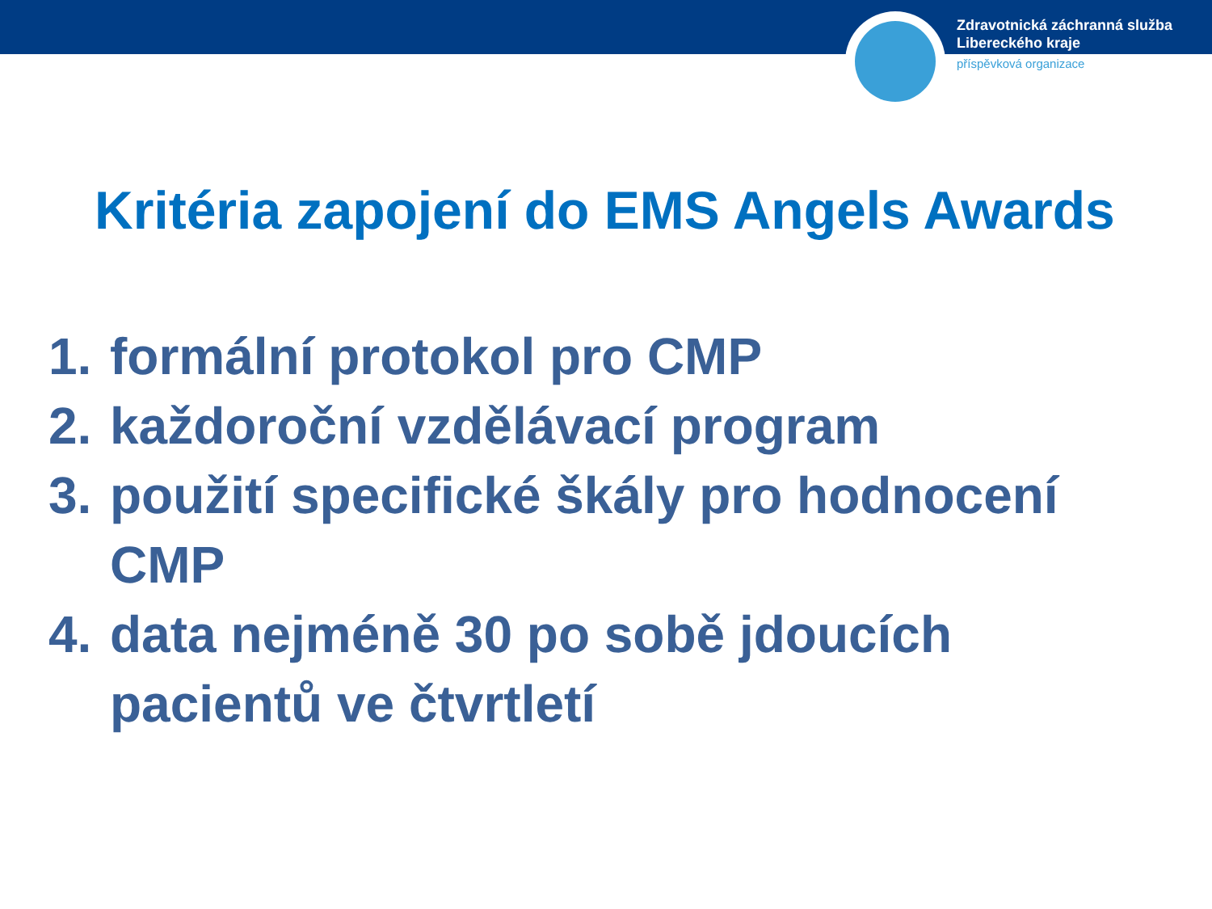Zdravotnická záchranná služba
Libereckého kraje
příspěvková organizace
Kritéria zapojení do EMS Angels Awards
1. formální protokol pro CMP
2. každoroční vzdělávací program
3. použití specifické škály pro hodnocení CMP
4. data nejméně 30 po sobě jdoucích pacientů ve čtvrtletí